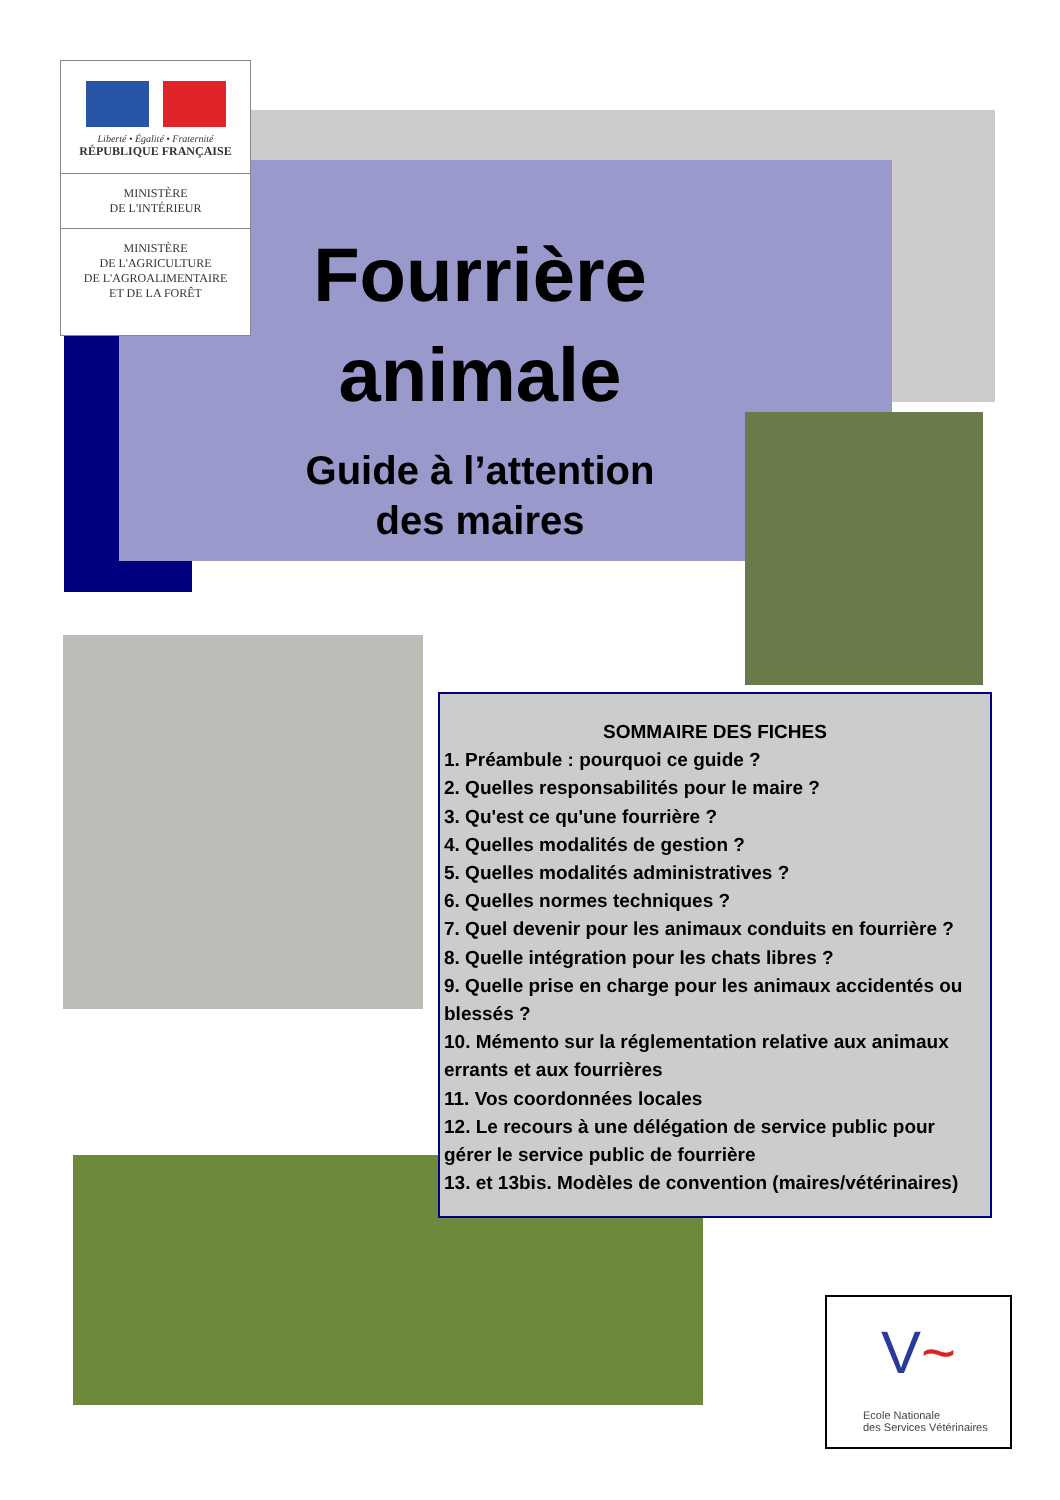Liberté • Égalité • Fraternité
RÉPUBLIQUE FRANÇAISE
MINISTÈRE
DE L'INTÉRIEUR
MINISTÈRE
DE L'AGRICULTURE
DE L'AGROALIMENTAIRE
ET DE LA FORÊT
Fourrière
animale
Guide à l’attention
des maires
SOMMAIRE DES FICHES
1. Préambule : pourquoi ce guide ?
2. Quelles responsabilités pour le maire ?
3. Qu'est ce qu'une fourrière ?
4. Quelles modalités de gestion ?
5. Quelles modalités administratives ?
6. Quelles normes techniques ?
7. Quel devenir pour les animaux conduits en fourrière ?
8. Quelle intégration pour les chats libres ?
9. Quelle prise en charge pour les animaux accidentés ou blessés ?
10. Mémento sur la réglementation relative aux animaux errants et aux fourrières
11. Vos coordonnées locales
12. Le recours à une délégation de service public pour gérer le service public de fourrière
13. et 13bis. Modèles de convention (maires/vétérinaires)
V~
Ecole Nationale
des Services Vétérinaires